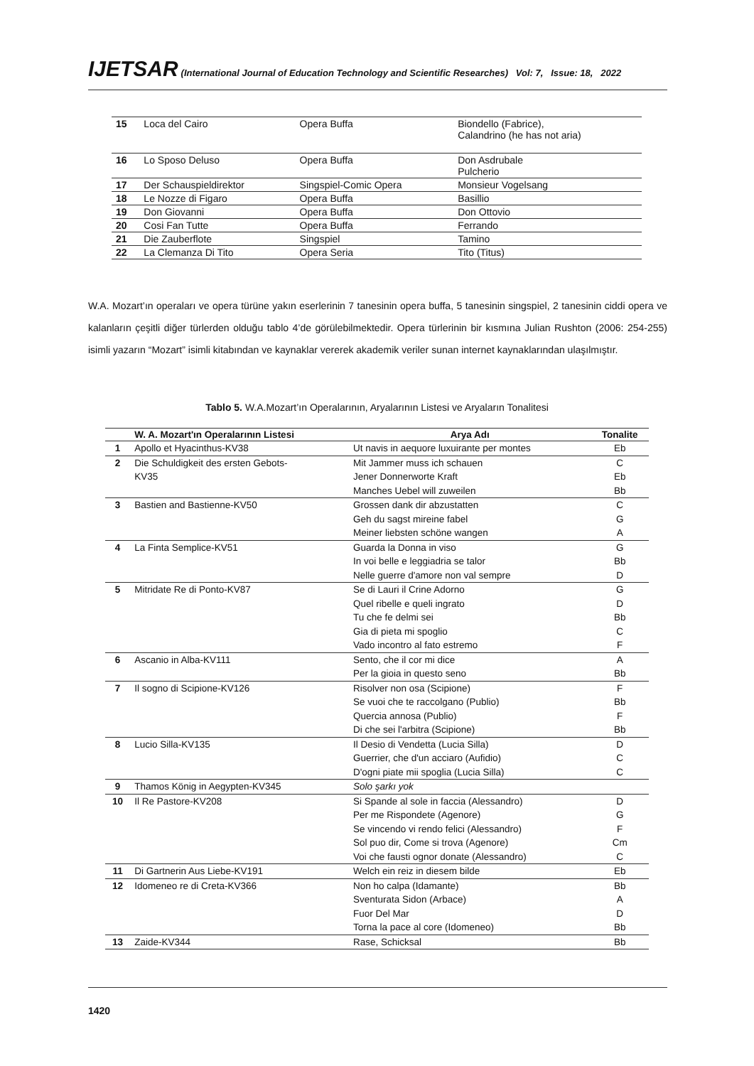IJETSAR (International Journal of Education Technology and Scientific Researches) Vol: 7, Issue: 18, 2022
| 15 | Loca del Cairo | Opera Buffa | Biondello (Fabrice), Calandrino (he has not aria) |
| 16 | Lo Sposo Deluso | Opera Buffa | Don Asdrubale Pulcherio |
| 17 | Der Schauspieldirektor | Singspiel-Comic Opera | Monsieur Vogelsang |
| 18 | Le Nozze di Figaro | Opera Buffa | Basillio |
| 19 | Don Giovanni | Opera Buffa | Don Ottovio |
| 20 | Cosi Fan Tutte | Opera Buffa | Ferrando |
| 21 | Die Zauberflote | Singspiel | Tamino |
| 22 | La Clemanza Di Tito | Opera Seria | Tito (Titus) |
W.A. Mozart’ın operaları ve opera türüne yakın eserlerinin 7 tanesinin opera buffa, 5 tanesinin singspiel, 2 tanesinin ciddi opera ve kalanların çeşitli diğer türlerden olduğu tablo 4’de görülebilmektedir. Opera türlerinin bir kısmına Julian Rushton (2006: 254-255) isimli yazarın “Mozart” isimli kitabından ve kaynaklar vererek akademik veriler sunan internet kaynaklarından ulaşılmıştır.
Tablo 5. W.A.Mozart’ın Operalarının, Aryalarının Listesi ve Aryaların Tonalitesi
| | W. A. Mozart'ın Operalarının Listesi | Arya Adı | Tonalite |
| --- | --- | --- | --- |
| 1 | Apollo et Hyacinthus-KV38 | Ut navis in aequore luxuirante per montes | Eb |
| 2 | Die Schuldigkeit des ersten Gebots- | Mit Jammer muss ich schauen | C |
| | KV35 | Jener Donnerworte Kraft | Eb |
| | | Manches Uebel will zuweilen | Bb |
| 3 | Bastien and Bastienne-KV50 | Grossen dank dir abzustatten | C |
| | | Geh du sagst mireine fabel | G |
| | | Meiner liebsten schöne wangen | A |
| 4 | La Finta Semplice-KV51 | Guarda la Donna in viso | G |
| | | In voi belle e leggiadria se talor | Bb |
| | | Nelle guerre d'amore non val sempre | D |
| 5 | Mitridate Re di Ponto-KV87 | Se di Lauri il Crine Adorno | G |
| | | Quel ribelle e queli ingrato | D |
| | | Tu che fe delmi sei | Bb |
| | | Gia di pieta mi spoglio | C |
| | | Vado incontro al fato estremo | F |
| 6 | Ascanio in Alba-KV111 | Sento, che il cor mi dice | A |
| | | Per la gioia in questo seno | Bb |
| 7 | Il sogno di Scipione-KV126 | Risolver non osa (Scipione) | F |
| | | Se vuoi che te raccolgano (Publio) | Bb |
| | | Quercia annosa (Publio) | F |
| | | Di che sei l'arbitra (Scipione) | Bb |
| 8 | Lucio Silla-KV135 | Il Desio di Vendetta (Lucia Silla) | D |
| | | Guerrier, che d'un acciaro (Aufidio) | C |
| | | D'ogni piate mii spoglia (Lucia Silla) | C |
| 9 | Thamos König in Aegypten-KV345 | Solo şarkı yok | |
| 10 | Il Re Pastore-KV208 | Si Spande al sole in faccia (Alessandro) | D |
| | | Per me Rispondete (Agenore) | G |
| | | Se vincendo vi rendo felici (Alessandro) | F |
| | | Sol puo dir, Come si trova (Agenore) | Cm |
| | | Voi che fausti ognor donate (Alessandro) | C |
| 11 | Di Gartnerin Aus Liebe-KV191 | Welch ein reiz in diesem bilde | Eb |
| 12 | Idomeneo re di Creta-KV366 | Non ho calpa (Idamante) | Bb |
| | | Sventurata Sidon (Arbace) | A |
| | | Fuor Del Mar | D |
| | | Torna la pace al core (Idomeneo) | Bb |
| 13 | Zaide-KV344 | Rase, Schicksal | Bb |
1420